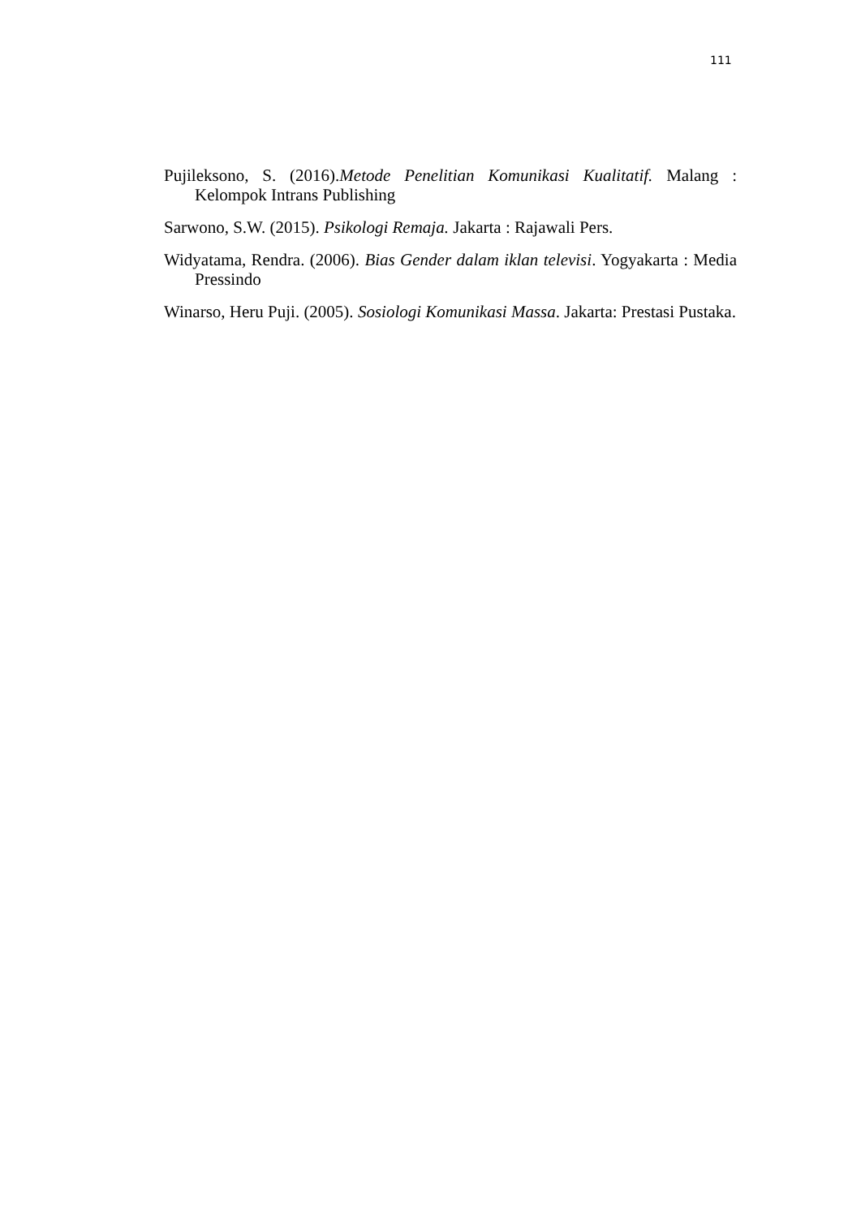111
Pujileksono, S. (2016).Metode Penelitian Komunikasi Kualitatif. Malang : Kelompok Intrans Publishing
Sarwono, S.W. (2015). Psikologi Remaja. Jakarta : Rajawali Pers.
Widyatama, Rendra. (2006). Bias Gender dalam iklan televisi. Yogyakarta : Media Pressindo
Winarso, Heru Puji. (2005). Sosiologi Komunikasi Massa. Jakarta: Prestasi Pustaka.